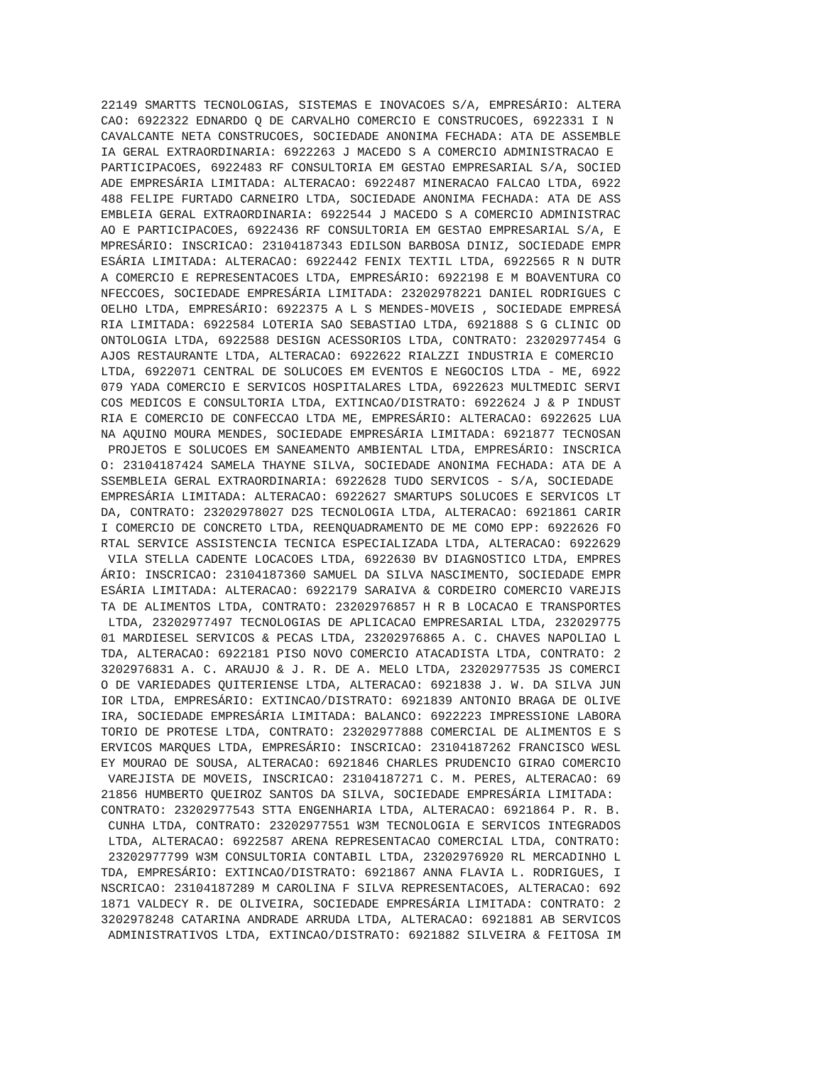22149 SMARTTS TECNOLOGIAS, SISTEMAS E INOVACOES S/A, EMPRESÁRIO: ALTERA
CAO: 6922322 EDNARDO Q DE CARVALHO COMERCIO E CONSTRUCOES, 6922331 I N
CAVALCANTE NETA CONSTRUCOES, SOCIEDADE ANONIMA FECHADA: ATA DE ASSEMBLE
IA GERAL EXTRAORDINARIA: 6922263 J MACEDO S A COMERCIO ADMINISTRACAO E
PARTICIPACOES, 6922483 RF CONSULTORIA EM GESTAO EMPRESARIAL S/A, SOCIED
ADE EMPRESÁRIA LIMITADA: ALTERACAO: 6922487 MINERACAO FALCAO LTDA, 6922
488 FELIPE FURTADO CARNEIRO LTDA, SOCIEDADE ANONIMA FECHADA: ATA DE ASS
EMBLEIA GERAL EXTRAORDINARIA: 6922544 J MACEDO S A COMERCIO ADMINISTRAC
AO E PARTICIPACOES, 6922436 RF CONSULTORIA EM GESTAO EMPRESARIAL S/A, E
MPRESÁRIO: INSCRICAO: 23104187343 EDILSON BARBOSA DINIZ, SOCIEDADE EMPR
ESÁRIA LIMITADA: ALTERACAO: 6922442 FENIX TEXTIL LTDA, 6922565 R N DUTR
A COMERCIO E REPRESENTACOES LTDA, EMPRESÁRIO: 6922198 E M BOAVENTURA CO
NFECCOES, SOCIEDADE EMPRESÁRIA LIMITADA: 23202978221 DANIEL RODRIGUES C
OELHO LTDA, EMPRESÁRIO: 6922375 A L S MENDES-MOVEIS , SOCIEDADE EMPRESÁ
RIA LIMITADA: 6922584 LOTERIA SAO SEBASTIAO LTDA, 6921888 S G CLINIC OD
ONTOLOGIA LTDA, 6922588 DESIGN ACESSORIOS LTDA, CONTRATO: 23202977454 G
AJOS RESTAURANTE LTDA, ALTERACAO: 6922622 RIALZZI INDUSTRIA E COMERCIO
LTDA, 6922071 CENTRAL DE SOLUCOES EM EVENTOS E NEGOCIOS LTDA - ME, 6922
079 YADA COMERCIO E SERVICOS HOSPITALARES LTDA, 6922623 MULTMEDIC SERVI
COS MEDICOS E CONSULTORIA LTDA, EXTINCAO/DISTRATO: 6922624 J & P INDUST
RIA E COMERCIO DE CONFECCAO LTDA ME, EMPRESÁRIO: ALTERACAO: 6922625 LUA
NA AQUINO MOURA MENDES, SOCIEDADE EMPRESÁRIA LIMITADA: 6921877 TECNOSAN
 PROJETOS E SOLUCOES EM SANEAMENTO AMBIENTAL LTDA, EMPRESÁRIO: INSCRICA
O: 23104187424 SAMELA THAYNE SILVA, SOCIEDADE ANONIMA FECHADA: ATA DE A
SSEMBLEIA GERAL EXTRAORDINARIA: 6922628 TUDO SERVICOS - S/A, SOCIEDADE
EMPRESÁRIA LIMITADA: ALTERACAO: 6922627 SMARTUPS SOLUCOES E SERVICOS LT
DA, CONTRATO: 23202978027 D2S TECNOLOGIA LTDA, ALTERACAO: 6921861 CARIR
I COMERCIO DE CONCRETO LTDA, REENQUADRAMENTO DE ME COMO EPP: 6922626 FO
RTAL SERVICE ASSISTENCIA TECNICA ESPECIALIZADA LTDA, ALTERACAO: 6922629
 VILA STELLA CADENTE LOCACOES LTDA, 6922630 BV DIAGNOSTICO LTDA, EMPRES
ÁRIO: INSCRICAO: 23104187360 SAMUEL DA SILVA NASCIMENTO, SOCIEDADE EMPR
ESÁRIA LIMITADA: ALTERACAO: 6922179 SARAIVA & CORDEIRO COMERCIO VAREJIS
TA DE ALIMENTOS LTDA, CONTRATO: 23202976857 H R B LOCACAO E TRANSPORTES
 LTDA, 23202977497 TECNOLOGIAS DE APLICACAO EMPRESARIAL LTDA, 232029775
01 MARDIESEL SERVICOS & PECAS LTDA, 23202976865 A. C. CHAVES NAPOLIAO L
TDA, ALTERACAO: 6922181 PISO NOVO COMERCIO ATACADISTA LTDA, CONTRATO: 2
3202976831 A. C. ARAUJO & J. R. DE A. MELO LTDA, 23202977535 JS COMERCI
O DE VARIEDADES QUITERIENSE LTDA, ALTERACAO: 6921838 J. W. DA SILVA JUN
IOR LTDA, EMPRESÁRIO: EXTINCAO/DISTRATO: 6921839 ANTONIO BRAGA DE OLIVE
IRA, SOCIEDADE EMPRESÁRIA LIMITADA: BALANCO: 6922223 IMPRESSIONE LABORA
TORIO DE PROTESE LTDA, CONTRATO: 23202977888 COMERCIAL DE ALIMENTOS E S
ERVICOS MARQUES LTDA, EMPRESÁRIO: INSCRICAO: 23104187262 FRANCISCO WESL
EY MOURAO DE SOUSA, ALTERACAO: 6921846 CHARLES PRUDENCIO GIRAO COMERCIO
 VAREJISTA DE MOVEIS, INSCRICAO: 23104187271 C. M. PERES, ALTERACAO: 69
21856 HUMBERTO QUEIROZ SANTOS DA SILVA, SOCIEDADE EMPRESÁRIA LIMITADA:
CONTRATO: 23202977543 STTA ENGENHARIA LTDA, ALTERACAO: 6921864 P. R. B.
 CUNHA LTDA, CONTRATO: 23202977551 W3M TECNOLOGIA E SERVICOS INTEGRADOS
 LTDA, ALTERACAO: 6922587 ARENA REPRESENTACAO COMERCIAL LTDA, CONTRATO:
 23202977799 W3M CONSULTORIA CONTABIL LTDA, 23202976920 RL MERCADINHO L
TDA, EMPRESÁRIO: EXTINCAO/DISTRATO: 6921867 ANNA FLAVIA L. RODRIGUES, I
NSCRICAO: 23104187289 M CAROLINA F SILVA REPRESENTACOES, ALTERACAO: 692
1871 VALDECY R. DE OLIVEIRA, SOCIEDADE EMPRESÁRIA LIMITADA: CONTRATO: 2
3202978248 CATARINA ANDRADE ARRUDA LTDA, ALTERACAO: 6921881 AB SERVICOS
 ADMINISTRATIVOS LTDA, EXTINCAO/DISTRATO: 6921882 SILVEIRA & FEITOSA IM